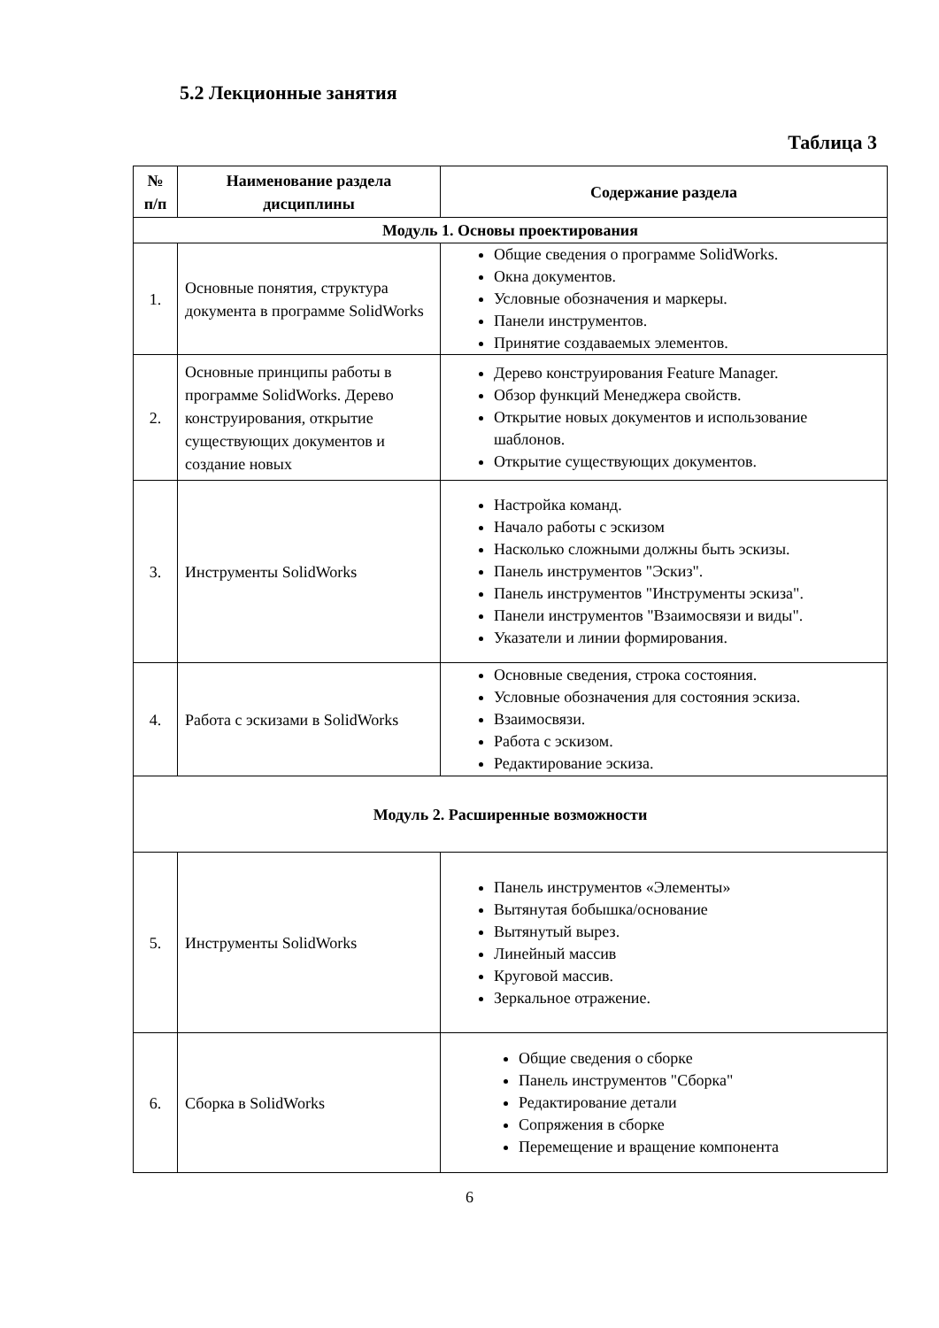5.2 Лекционные занятия
Таблица 3
| № п/п | Наименование раздела дисциплины | Содержание раздела |
| --- | --- | --- |
| Модуль 1. Основы проектирования | | |
| 1. | Основные понятия, структура документа в программе SolidWorks | Общие сведения о программе SolidWorks. Окна документов. Условные обозначения и маркеры. Панели инструментов. Принятие создаваемых элементов. |
| 2. | Основные принципы работы в программе SolidWorks. Дерево конструирования, открытие существующих документов и создание новых | Дерево конструирования Feature Manager. Обзор функций Менеджера свойств. Открытие новых документов и использование шаблонов. Открытие существующих документов. |
| 3. | Инструменты SolidWorks | Настройка команд. Начало работы с эскизом Насколько сложными должны быть эскизы. Панель инструментов "Эскиз". Панель инструментов "Инструменты эскиза". Панели инструментов "Взаимосвязи и виды". Указатели и линии формирования. |
| 4. | Работа с эскизами в SolidWorks | Основные сведения, строка состояния. Условные обозначения для состояния эскиза. Взаимосвязи. Работа с эскизом. Редактирование эскиза. |
| Модуль 2. Расширенные возможности | | |
| 5. | Инструменты SolidWorks | Панель инструментов «Элементы» Вытянутая бобышка/основание Вытянутый вырез. Линейный массив Круговой массив. Зеркальное отражение. |
| 6. | Сборка в SolidWorks | Общие сведения о сборке Панель инструментов "Сборка" Редактирование детали Сопряжения в сборке Перемещение и вращение компонента |
6